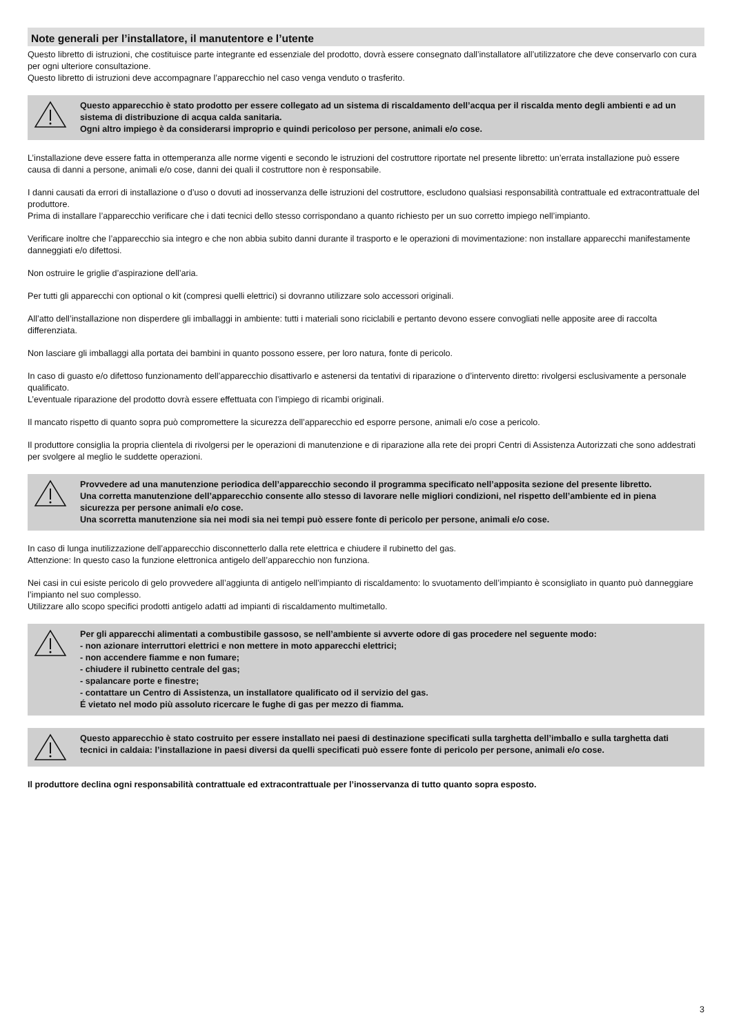Note generali per l’installatore, il manutentore e l’utente
Questo libretto di istruzioni, che costituisce parte integrante ed essenziale del prodotto, dovrà essere consegnato dall’installatore all’utilizzatore che deve conservarlo con cura per ogni ulteriore consultazione.
Questo libretto di istruzioni deve accompagnare l’apparecchio nel caso venga venduto o trasferito.
Questo apparecchio è stato prodotto per essere collegato ad un sistema di riscaldamento dell’acqua per il riscalda mento degli ambienti e ad un sistema di distribuzione di acqua calda sanitaria.
Ogni altro impiego è da considerarsi improprio e quindi pericoloso per persone, animali e/o cose.
L’installazione deve essere fatta in ottemperanza alle norme vigenti e secondo le istruzioni del costruttore riportate nel presente libretto: un’errata installazione può essere causa di danni a persone, animali e/o cose, danni dei quali il costruttore non è responsabile.
I danni causati da errori di installazione o d’uso o dovuti ad inosservanza delle istruzioni del costruttore, escludono qualsiasi responsabilità contrattuale ed extracontrattuale del produttore.
Prima di installare l’apparecchio verificare che i dati tecnici dello stesso corrispondano a quanto richiesto per un suo corretto impiego nell’impianto.
Verificare inoltre che l’apparecchio sia integro e che non abbia subito danni durante il trasporto e le operazioni di movimentazione: non installare apparecchi manifestamente danneggiati e/o difettosi.
Non ostruire le griglie d’aspirazione dell’aria.
Per tutti gli apparecchi con optional o kit (compresi quelli elettrici) si dovranno utilizzare solo accessori originali.
All’atto dell’installazione non disperdere gli imballaggi in ambiente: tutti i materiali sono riciclabili e pertanto devono essere convogliati nelle apposite aree di raccolta differenziata.
Non lasciare gli imballaggi alla portata dei bambini in quanto possono essere, per loro natura, fonte di pericolo.
In caso di guasto e/o difettoso funzionamento dell’apparecchio disattivarlo e astenersi da tentativi di riparazione o d’intervento diretto: rivolgersi esclusivamente a personale qualificato.
L’eventuale riparazione del prodotto dovrà essere effettuata con l’impiego di ricambi originali.
Il mancato rispetto di quanto sopra può compromettere la sicurezza dell’apparecchio ed esporre persone, animali e/o cose a pericolo.
Il produttore consiglia la propria clientela di rivolgersi per le operazioni di manutenzione e di riparazione alla rete dei propri Centri di Assistenza Autorizzati che sono addestrati per svolgere al meglio le suddette operazioni.
Provvedere ad una manutenzione periodica dell’apparecchio secondo il programma specificato nell’apposita sezione del presente libretto.
Una corretta manutenzione dell’apparecchio consente allo stesso di lavorare nelle migliori condizioni, nel rispetto dell’ambiente ed in piena sicurezza per persone animali e/o cose.
Una scorretta manutenzione sia nei modi sia nei tempi può essere fonte di pericolo per persone, animali e/o cose.
In caso di lunga inutilizzazione dell’apparecchio disconnetterlo dalla rete elettrica e chiudere il rubinetto del gas.
Attenzione: In questo caso la funzione elettronica antigelo dell’apparecchio non funziona.
Nei casi in cui esiste pericolo di gelo provvedere all’aggiunta di antigelo nell’impianto di riscaldamento: lo svuotamento dell’impianto è sconsigliato in quanto può danneggiare l’impianto nel suo complesso.
Utilizzare allo scopo specifici prodotti antigelo adatti ad impianti di riscaldamento multimetallo.
Per gli apparecchi alimentati a combustibile gassoso, se nell’ambiente si avverte odore di gas procedere nel seguente modo:
- non azionare interruttori elettrici e non mettere in moto apparecchi elettrici;
- non accendere fiamme e non fumare;
- chiudere il rubinetto centrale del gas;
- spalancare porte e finestre;
- contattare un Centro di Assistenza, un installatore qualificato od il servizio del gas.
É vietato nel modo più assoluto ricercare le fughe di gas per mezzo di fiamma.
Questo apparecchio è stato costruito per essere installato nei paesi di destinazione specificati sulla targhetta dell’imballo e sulla targhetta dati tecnici in caldaia: l’installazione in paesi diversi da quelli specificati può essere fonte di pericolo per persone, animali e/o cose.
Il produttore declina ogni responsabilità contrattuale ed extracontrattuale per l’inosservanza di tutto quanto sopra esposto.
3